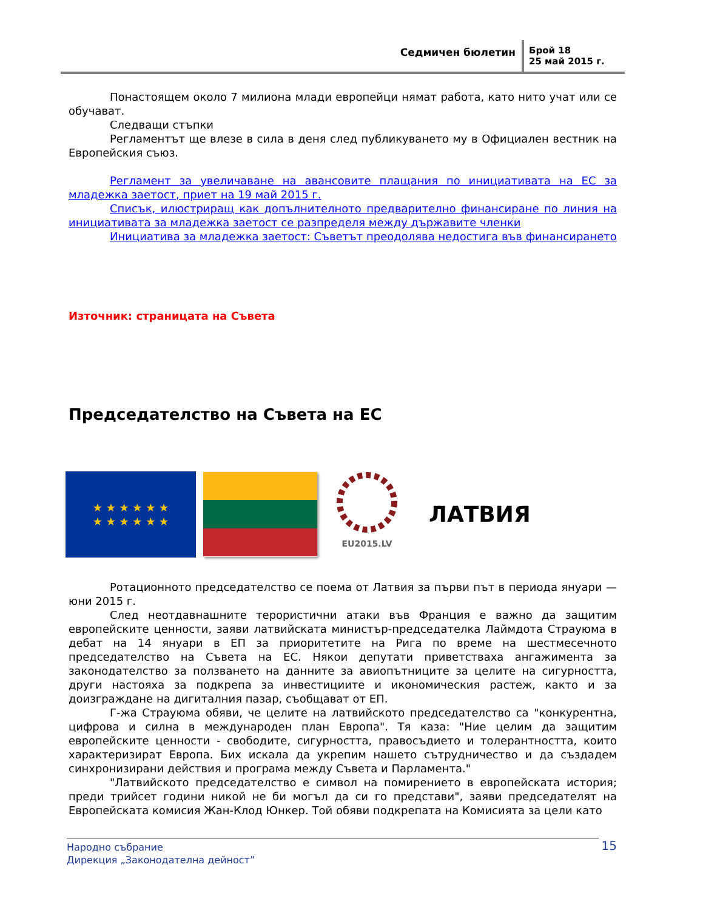Седмичен бюлетин
Брой 18
25 май 2015 г.
Понастоящем около 7 милиона млади европейци нямат работа, като нито учат или се обучават.
Следващи стъпки
Регламентът ще влезе в сила в деня след публикуването му в Официален вестник на Европейския съюз.
Регламент за увеличаване на авансовите плащания по инициативата на ЕС за младежка заетост, приет на 19 май 2015 г.
Списък, илюстриращ как допълнителното предварително финансиране по линия на инициативата за младежка заетост се разпределя между държавите членки
Инициатива за младежка заетост: Съветът преодолява недостига във финансирането
Източник: страницата на Съвета
Председателство на Съвета на ЕС
★ ★ ★ ★ ★ ★
★ ★ ★ ★ ★ ★
EU2015.LV
ЛАТВИЯ
Ротационното председателство се поема от Латвия за първи път в периода януари — юни 2015 г.
След неотдавнашните терористични атаки във Франция е важно да защитим европейските ценности, заяви латвийската министър-председателка Лаймдота Страуюма в дебат на 14 януари в ЕП за приоритетите на Рига по време на шестмесечното председателство на Съвета на ЕС. Някои депутати приветстваха ангажимента за законодателство за ползването на данните за авиопътниците за целите на сигурността, други настояха за подкрепа за инвестициите и икономическия растеж, както и за доизграждане на дигиталния пазар, съобщават от ЕП.
Г-жа Страуюма обяви, че целите на латвийското председателство са "конкурентна, цифрова и силна в международен план Европа". Тя каза: "Ние целим да защитим европейските ценности - свободите, сигурността, правосъдието и толерантността, които характеризират Европа. Бих искала да укрепим нашето сътрудничество и да създадем синхронизирани действия и програма между Съвета и Парламента."
"Латвийското председателство е символ на помирението в европейската история; преди трийсет години никой не би могъл да си го представи", заяви председателят на Европейската комисия Жан-Клод Юнкер. Той обяви подкрепата на Комисията за цели като
Народно събрание
Дирекция „Законодателна дейност”
15